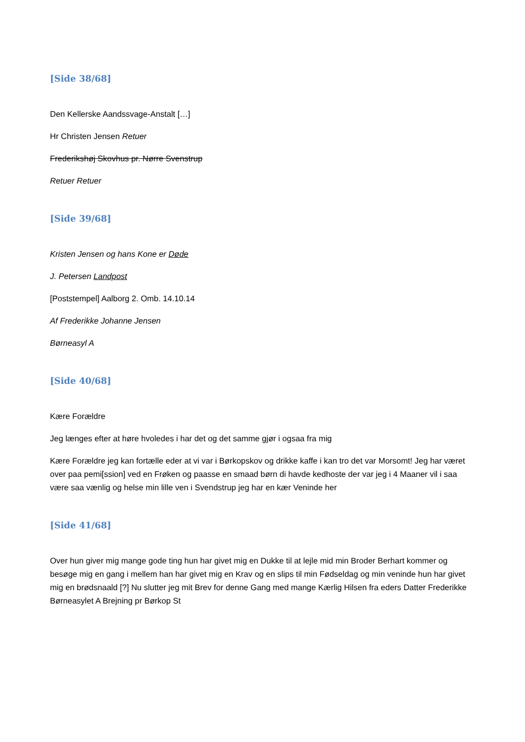[Side 38/68]
Den Kellerske Aandssvage-Anstalt […]
Hr Christen Jensen Retuer
Frederikshøj Skovhus pr. Nørre Svenstrup
Retuer Retuer
[Side 39/68]
Kristen Jensen og hans Kone er Døde
J. Petersen Landpost
[Poststempel] Aalborg 2. Omb. 14.10.14
Af Frederikke Johanne Jensen
Børneasyl A
[Side 40/68]
Kære Forældre
Jeg længes efter at høre hvoledes i har det og det samme gjør i ogsaa fra mig
Kære Forældre jeg kan fortælle eder at vi var i Børkopskov og drikke kaffe i kan tro det var Morsomt! Jeg har været over paa pemi[ssion] ved en Frøken og paasse en smaad børn di havde kedhoste der var jeg i 4 Maaner vil i saa være saa vænlig og helse min lille ven i Svendstrup jeg har en kær Veninde her
[Side 41/68]
Over hun giver mig mange gode ting hun har givet mig en Dukke til at lejle mid min Broder Berhart kommer og besøge mig en gang i mellem han har givet mig en Krav og en slips til min Fødseldag og min veninde hun har givet mig en brødsnaald [?] Nu slutter jeg mit Brev for denne Gang med mange Kærlig Hilsen fra eders Datter Frederikke Børneasylet A Brejning pr Børkop St